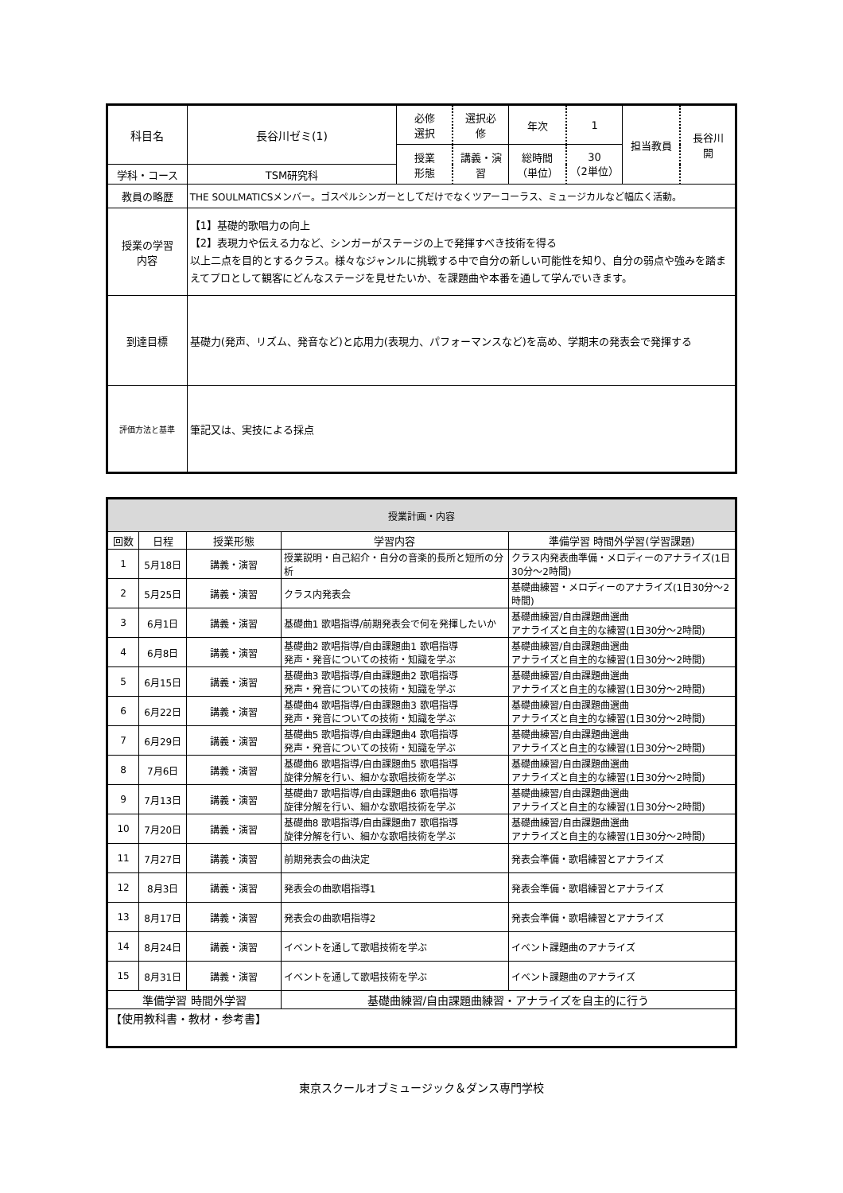| 科目名 | 長谷川ゼミ(1) | 必修 選択 | 選択必 修 | 年次 | 1 | 担当教員 | 長谷川 開 |
| | | 授業 形態 | 講義・演習 | 総時間 （単位） | 30 （2単位） | | |
| 学科・コース | TSM研究科 | | | | | | |
| 教員の略歴 | THE SOULMATICSメンバー。ゴスペルシンガーとしてだけでなくツアーコーラス、ミュージカルなど幅広く活動。 | | | | | | |
| 授業の学習 内容 | 【1】基礎的歌唱力の向上 【2】表現力や伝える力など、シンガーがステージの上で発揮すべき技術を得る 以上二点を目的とするクラス。様々なジャンルに挑戦する中で自分の新しい可能性を知り、自分の弱点や強みを踏まえてプロとして観客にどんなステージを見せたいか、を課題曲や本番を通して学んでいきます。 | | | | | | |
| 到達目標 | 基礎力(発声、リズム、発音など)と応用力(表現力、パフォーマンスなど)を高め、学期末の発表会で発揮する | | | | | | |
| 評価方法と基準 | 筆記又は、実技による採点 | | | | | | |
| 授業計画・内容 | | | | |
| 回数 | 日程 | 授業形態 | 学習内容 | 準備学習 時間外学習(学習課題) |
| 1 | 5月18日 | 講義・演習 | 授業説明・自己紹介・自分の音楽的長所と短所の分析 | クラス内発表曲準備・メロディーのアナライズ(1日30分～2時間) |
| 2 | 5月25日 | 講義・演習 | クラス内発表会 | 基礎曲練習・メロディーのアナライズ(1日30分～2時間) |
| 3 | 6月1日 | 講義・演習 | 基礎曲1 歌唱指導/前期発表会で何を発揮したいか | 基礎曲練習/自由課題曲選曲 アナライズと自主的な練習(1日30分～2時間) |
| 4 | 6月8日 | 講義・演習 | 基礎曲2 歌唱指導/自由課題曲1 歌唱指導 発声・発音についての技術・知識を学ぶ | 基礎曲練習/自由課題曲選曲 アナライズと自主的な練習(1日30分～2時間) |
| 5 | 6月15日 | 講義・演習 | 基礎曲3 歌唱指導/自由課題曲2 歌唱指導 発声・発音についての技術・知識を学ぶ | 基礎曲練習/自由課題曲選曲 アナライズと自主的な練習(1日30分～2時間) |
| 6 | 6月22日 | 講義・演習 | 基礎曲4 歌唱指導/自由課題曲3 歌唱指導 発声・発音についての技術・知識を学ぶ | 基礎曲練習/自由課題曲選曲 アナライズと自主的な練習(1日30分～2時間) |
| 7 | 6月29日 | 講義・演習 | 基礎曲5 歌唱指導/自由課題曲4 歌唱指導 発声・発音についての技術・知識を学ぶ | 基礎曲練習/自由課題曲選曲 アナライズと自主的な練習(1日30分～2時間) |
| 8 | 7月6日 | 講義・演習 | 基礎曲6 歌唱指導/自由課題曲5 歌唱指導 旋律分解を行い、細かな歌唱技術を学ぶ | 基礎曲練習/自由課題曲選曲 アナライズと自主的な練習(1日30分～2時間) |
| 9 | 7月13日 | 講義・演習 | 基礎曲7 歌唱指導/自由課題曲6 歌唱指導 旋律分解を行い、細かな歌唱技術を学ぶ | 基礎曲練習/自由課題曲選曲 アナライズと自主的な練習(1日30分～2時間) |
| 10 | 7月20日 | 講義・演習 | 基礎曲8 歌唱指導/自由課題曲7 歌唱指導 旋律分解を行い、細かな歌唱技術を学ぶ | 基礎曲練習/自由課題曲選曲 アナライズと自主的な練習(1日30分～2時間) |
| 11 | 7月27日 | 講義・演習 | 前期発表会の曲決定 | 発表会準備・歌唱練習とアナライズ |
| 12 | 8月3日 | 講義・演習 | 発表会の曲歌唱指導1 | 発表会準備・歌唱練習とアナライズ |
| 13 | 8月17日 | 講義・演習 | 発表会の曲歌唱指導2 | 発表会準備・歌唱練習とアナライズ |
| 14 | 8月24日 | 講義・演習 | イベントを通して歌唱技術を学ぶ | イベント課題曲のアナライズ |
| 15 | 8月31日 | 講義・演習 | イベントを通して歌唱技術を学ぶ | イベント課題曲のアナライズ |
| 準備学習 時間外学習 | | | 基礎曲練習/自由課題曲練習・アナライズを自主的に行う | |
| 【使用教科書・教材・参考書】 | | | | |
東京スクールオブミュージック＆ダンス専門学校